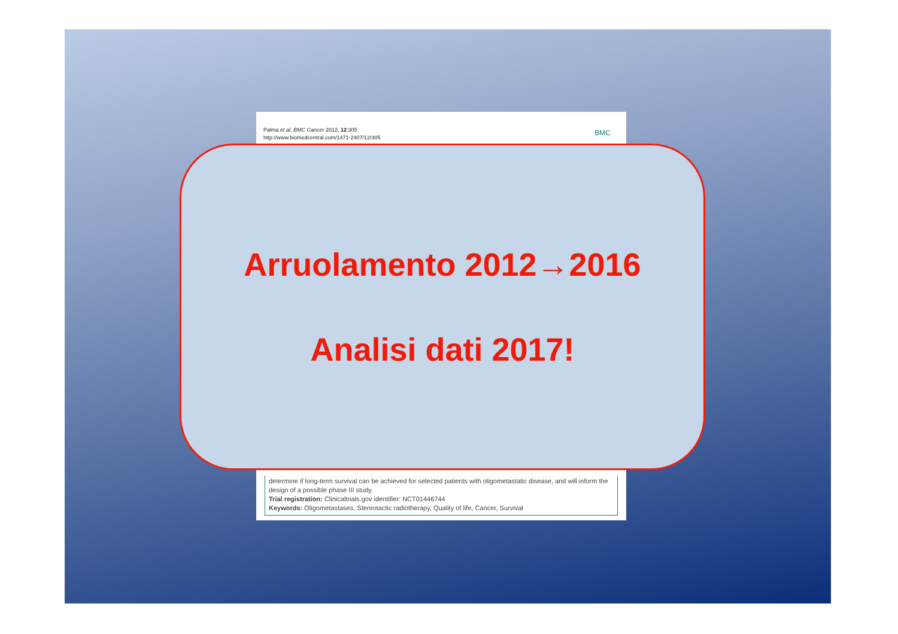Palma et al. BMC Cancer 2012, 12:305
http://www.biomedcentral.com/1471-2407/12/305
BMC
determine if long-term survival can be achieved for selected patients with oligometastatic disease, and will inform the design of a possible phase III study.
Trial registration: Clinicaltrials.gov identifier: NCT01446744
Keywords: Oligometastases, Stereotactic radiotherapy, Quality of life, Cancer, Survival
Arruolamento 2012→2016
Analisi dati 2017!